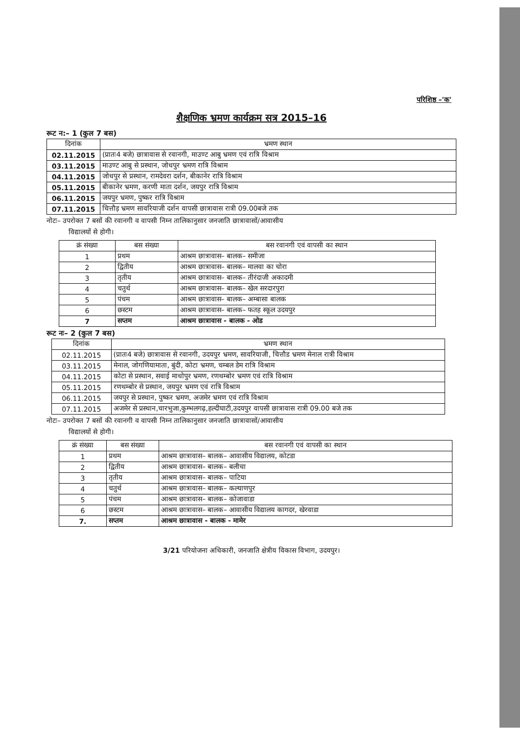परिशिष्ठ –'क'
शैक्षणिक भ्रमण कार्यक्रम सत्र 2015–16
रूट न:– 1 (कुल 7 बस)
| दिनांक | भ्रमण स्थान |
| --- | --- |
| 02.11.2015 | (प्रातः4 बजे) छात्रावास से रवानगी, माउण्ट आबु भ्रमण एवं रात्रि विश्राम |
| 03.11.2015 | माउण्ट आबु से प्रस्थान, जोधपुर भ्रमण रात्रि विश्राम |
| 04.11.2015 | जोधपुर से प्रस्थान, रामदेवरा दर्शन, बीकानेर रात्रि विश्राम |
| 05.11.2015 | बीकानेर भ्रमण, करणी माता दर्शन, जयपुर रात्रि विश्राम |
| 06.11.2015 | जयपुर भ्रमण, पुष्कर रात्रि विश्राम |
| 07.11.2015 | चित्तौड़ भ्रमण सावरियाजी दर्शन वापसी छात्रावास रात्री 09.00बजे तक |
नोटः– उपरोक्त 7 बसों की रवानगी व वापसी निम्न तालिकानुसार जनजाति छात्रावासों/आवासीय
विद्यालयों से होगी।
| क्रं संख्या | बस संख्या | बस रवानगी एवं वापसी का स्थान |
| --- | --- | --- |
| 1 | प्रथम | आश्रम छात्रावास– बालक– समीजा |
| 2 | द्वितीय | आश्रम छात्रावास– बालक– मालवा का चोरा |
| 3 | तृतीय | आश्रम छात्रावास– बालक– तीरंदाजी अकादमी |
| 4 | चतुर्थ | आश्रम छात्रावास– बालक– खेल सरदारपुरा |
| 5 | पंचम | आश्रम छात्रावास– बालक– अम्बासा बालक |
| 6 | छस्टम | आश्रम छात्रावास– बालक– फतह स्कूल उदयपुर |
| 7 | सप्तम | आश्रम छात्रावास - बालक - ओड |
रूट नः– 2 (कुल 7 बस)
| दिनांक | भ्रमण स्थान |
| --- | --- |
| 02.11.2015 | (प्रातः4 बजे) छात्रावास से रवानगी, उदयपुर भ्रमण, सावरियाजी, चित्तौड भ्रमण मेनाल रात्री विश्राम |
| 03.11.2015 | मेनाल, जोगणियामाता, बुंदी, कोटा भ्रमण, चम्बल डेम रात्रि विश्राम |
| 04.11.2015 | कोटा से प्रस्थान, सवाई माधोपुर भ्रमण, रणथम्बोर भ्रमण एवं रात्रि विश्राम |
| 05.11.2015 | रणथम्बोर से प्रस्थान, जयपुर भ्रमण एवं रात्रि विश्राम |
| 06.11.2015 | जयपुर से प्रस्थान, पुष्कर भ्रमण, अजमेर भ्रमण एवं रात्रि विश्राम |
| 07.11.2015 | अजमेर से प्रस्थान,चारभुजा,कुम्भलगढ़,हल्दीघाटी,उदयपुर वापसी छात्रावास रात्री 09.00 बजे तक |
नोटः– उपरोक्त 7 बसों की रवानगी व वापसी निम्न तालिकानुसार जनजाति छात्रावासों/आवासीय
विद्यालयों से होगी।
| क्रं संख्या | बस संख्या | बस रवानगी एवं वापसी का स्थान |
| --- | --- | --- |
| 1 | प्रथम | आश्रम छात्रावास– बालक– आवासीय विद्यालय, कोटडा |
| 2 | द्वितीय | आश्रम छात्रावास– बालक– बलीचा |
| 3 | तृतीय | आश्रम छात्रावास– बालक– पाटिया |
| 4 | चतुर्थ | आश्रम छात्रावास– बालक– कल्याणपुर |
| 5 | पंचम | आश्रम छात्रावास– बालक– कोजावाडा |
| 6 | छस्टम | आश्रम छात्रावास– बालक– आवासीय विद्यालय कागदर, खेरवाडा |
| 7. | सप्तम | आश्रम छात्रावास - बालक - मामेर |
3/21 परियोजना अधिकारी, जनजाति क्षेत्रीय विकास विभाग, उदयपुर।